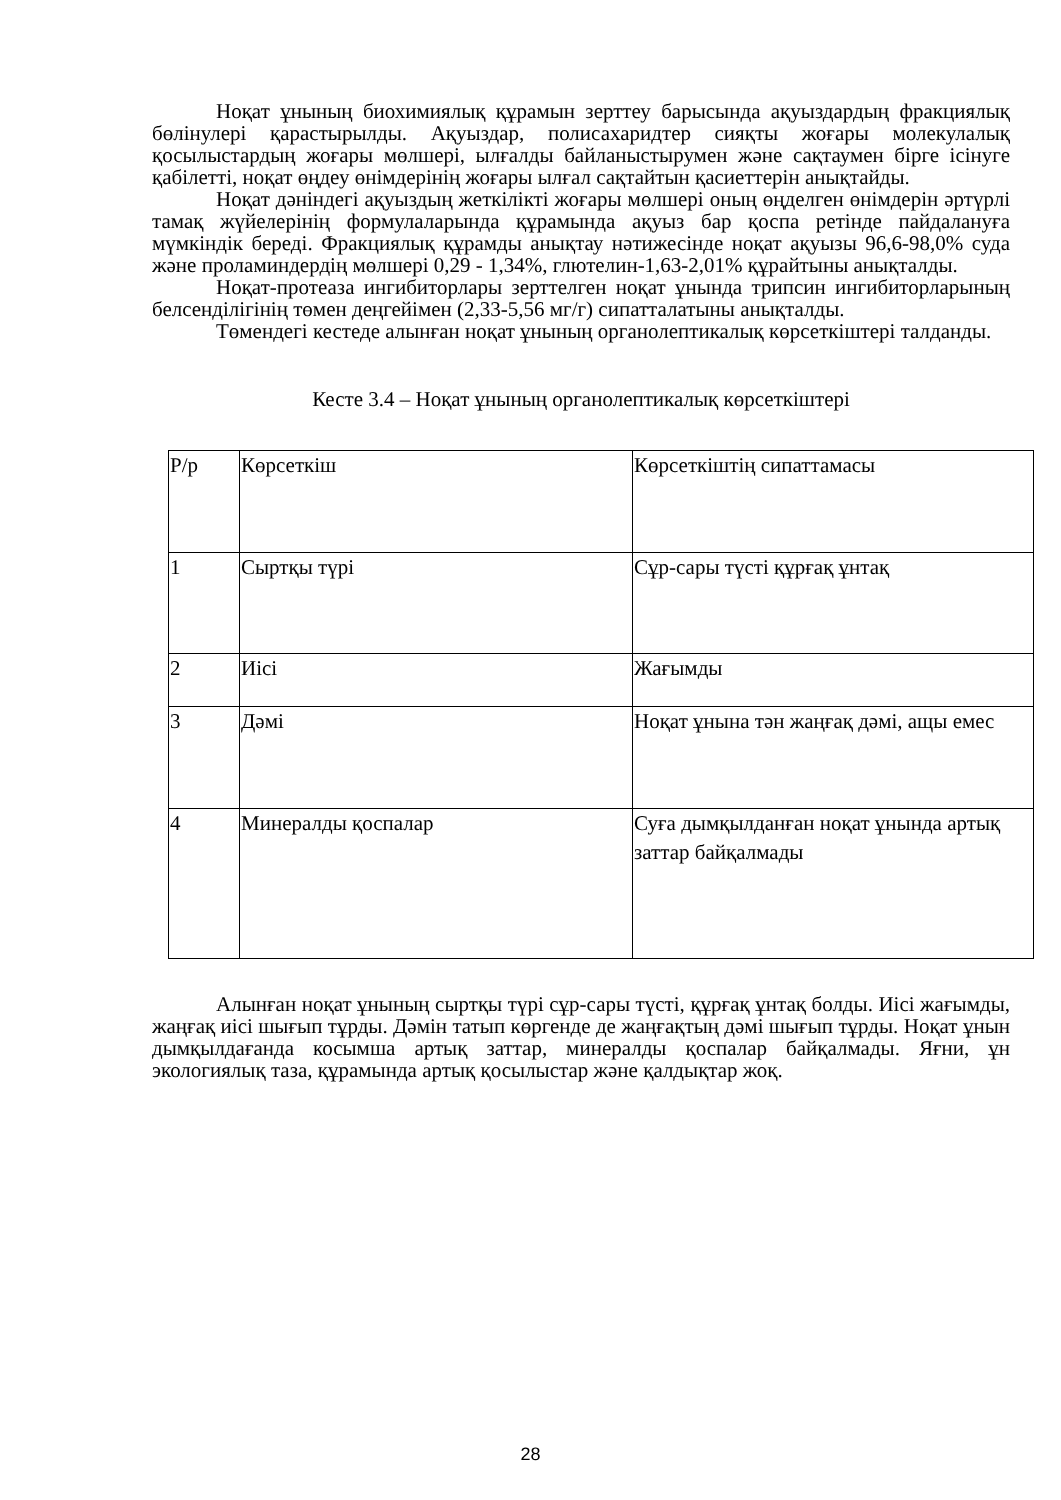Ноқат ұнының биохимиялық құрамын зерттеу барысында ақуыздардың фракциялық бөлінулері қарастырылды. Ақуыздар, полисахаридтер сияқты жоғары молекулалық қосылыстардың жоғары мөлшері, ылғалды байланыстырумен және сақтаумен бірге ісінуге қабілетті, ноқат өңдеу өнімдерінің жоғары ылғал сақтайтын қасиеттерін анықтайды.
Ноқат дәніндегі ақуыздың жеткілікті жоғары мөлшері оның өңделген өнімдерін әртүрлі тамақ жүйелерінің формулаларында құрамында ақуыз бар қоспа ретінде пайдалануға мүмкіндік береді. Фракциялық құрамды анықтау нәтижесінде ноқат ақуызы 96,6-98,0% суда және проламиндердің мөлшері 0,29 - 1,34%, глютелин-1,63-2,01% құрайтыны анықталды.
Ноқат-протеаза ингибиторлары зерттелген ноқат ұнында трипсин ингибиторларының белсенділігінің төмен деңгейімен (2,33-5,56 мг/г) сипатталатыны анықталды.
Төмендегі кестеде алынған ноқат ұнының органолептикалық көрсеткіштері талданды.
Кесте 3.4 – Ноқат ұнының органолептикалық көрсеткіштері
| Р/р | Көрсеткіш | Көрсеткіштің сипаттамасы |
| 1 | Сыртқы түрі | Сұр-сары түсті құрғақ ұнтақ |
| 2 | Иісі | Жағымды |
| 3 | Дәмі | Ноқат ұнына тән жаңғақ дәмі, ащы емес |
| 4 | Минералды қоспалар | Суға дымқылданған ноқат ұнында артық заттар байқалмады |
Алынған ноқат ұнының сыртқы түрі сұр-сары түсті, құрғақ ұнтақ болды. Иісі жағымды, жаңғақ иісі шығып тұрды. Дәмін татып көргенде де жаңғақтың дәмі шығып тұрды. Ноқат ұнын дымқылдағанда косымша артық заттар, минералды қоспалар байқалмады. Яғни, ұн экологиялық таза, құрамында артық қосылыстар және қалдықтар жоқ.
28